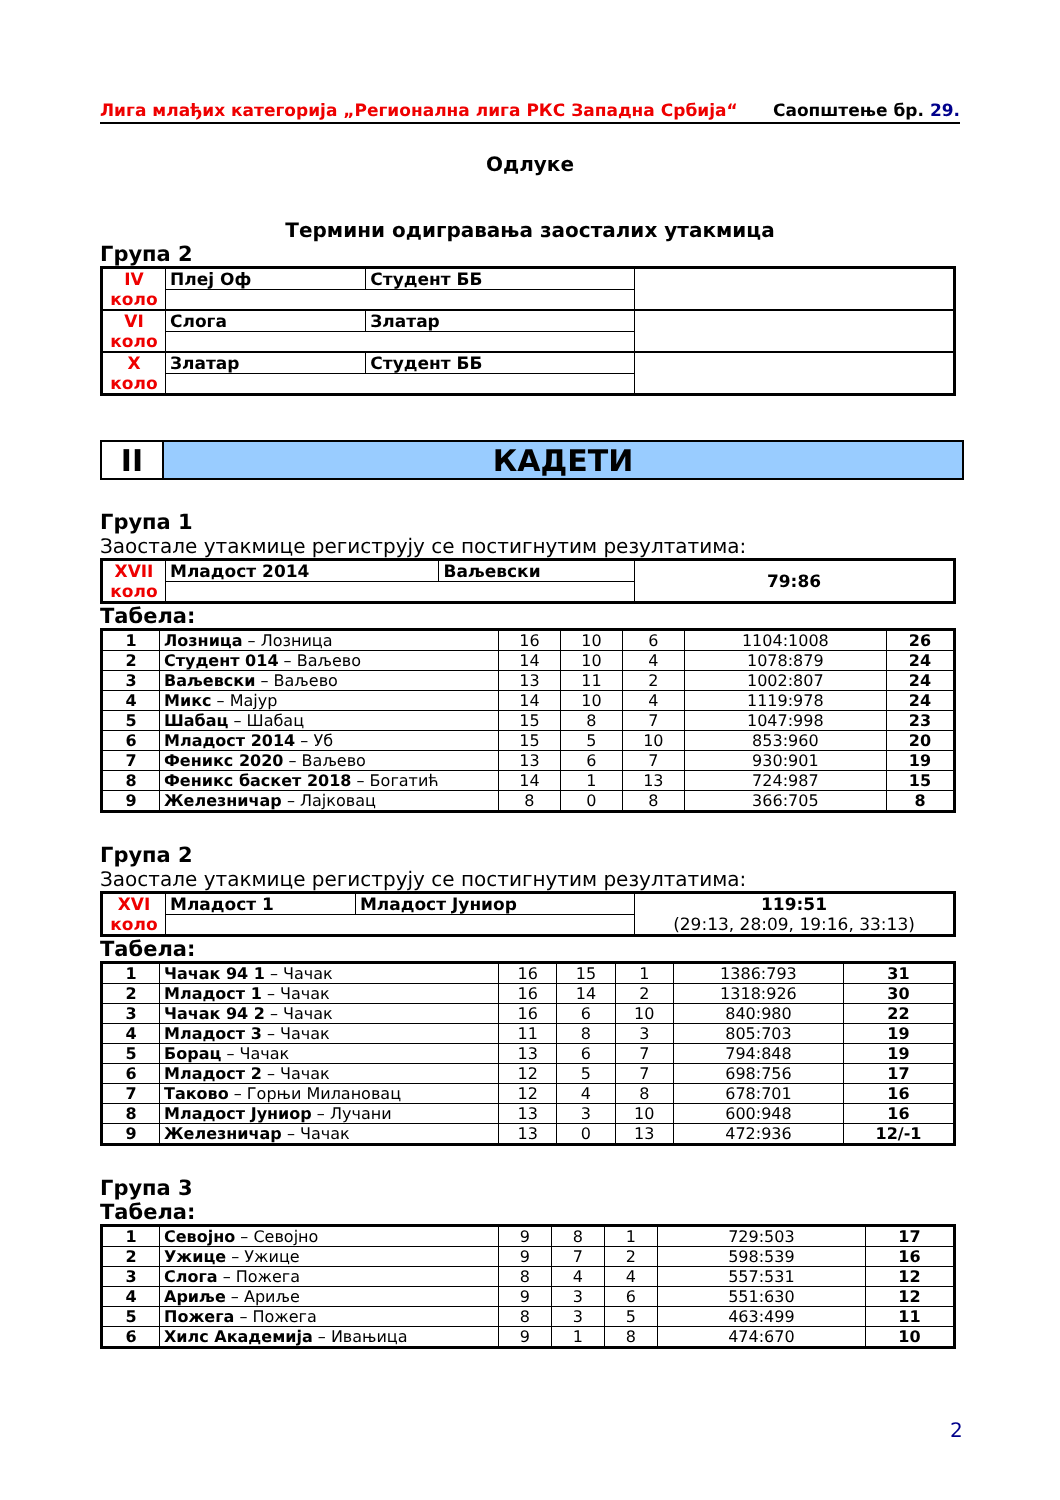Лига млађих категорија „Регионална лига РКС Западна Србија“Саопштење бр. 29.
Одлуке
Термини одигравања заосталих утакмица
Група 2
| IV коло | Плеј Оф | Студент ББ | |
| VI коло | Слога | Златар | |
| X коло | Златар | Студент ББ | |
II КАДЕТИ
Група 1
Заостале утакмице региструју се постигнутим резултатима:
| XVII коло | Младост 2014 | Ваљевски | 79:86 |
Табела:
| 1 | Лозница – Лозница | 16 | 10 | 6 | 1104:1008 | 26 |
| 2 | Студент 014 – Ваљево | 14 | 10 | 4 | 1078:879 | 24 |
| 3 | Ваљевски – Ваљево | 13 | 11 | 2 | 1002:807 | 24 |
| 4 | Микс – Мајур | 14 | 10 | 4 | 1119:978 | 24 |
| 5 | Шабац – Шабац | 15 | 8 | 7 | 1047:998 | 23 |
| 6 | Младост 2014 – Уб | 15 | 5 | 10 | 853:960 | 20 |
| 7 | Феникс 2020 – Ваљево | 13 | 6 | 7 | 930:901 | 19 |
| 8 | Феникс баскет 2018 – Богатић | 14 | 1 | 13 | 724:987 | 15 |
| 9 | Железничар – Лајковац | 8 | 0 | 8 | 366:705 | 8 |
Група 2
Заостале утакмице региструју се постигнутим резултатима:
| XVI коло | Младост 1 | Младост Јуниор | 119:51 (29:13, 28:09, 19:16, 33:13) |
Табела:
| 1 | Чачак 94 1 – Чачак | 16 | 15 | 1 | 1386:793 | 31 |
| 2 | Младост 1 – Чачак | 16 | 14 | 2 | 1318:926 | 30 |
| 3 | Чачак 94 2 – Чачак | 16 | 6 | 10 | 840:980 | 22 |
| 4 | Младост 3 – Чачак | 11 | 8 | 3 | 805:703 | 19 |
| 5 | Борац – Чачак | 13 | 6 | 7 | 794:848 | 19 |
| 6 | Младост 2 – Чачак | 12 | 5 | 7 | 698:756 | 17 |
| 7 | Таково – Горњи Милановац | 12 | 4 | 8 | 678:701 | 16 |
| 8 | Младост Јуниор – Лучани | 13 | 3 | 10 | 600:948 | 16 |
| 9 | Железничар – Чачак | 13 | 0 | 13 | 472:936 | 12/-1 |
Група 3
Табела:
| 1 | Севојно – Севојно | 9 | 8 | 1 | 729:503 | 17 |
| 2 | Ужице – Ужице | 9 | 7 | 2 | 598:539 | 16 |
| 3 | Слога – Пожега | 8 | 4 | 4 | 557:531 | 12 |
| 4 | Ариље – Ариље | 9 | 3 | 6 | 551:630 | 12 |
| 5 | Пожега – Пожега | 8 | 3 | 5 | 463:499 | 11 |
| 6 | Хилс Академија – Ивањица | 9 | 1 | 8 | 474:670 | 10 |
2